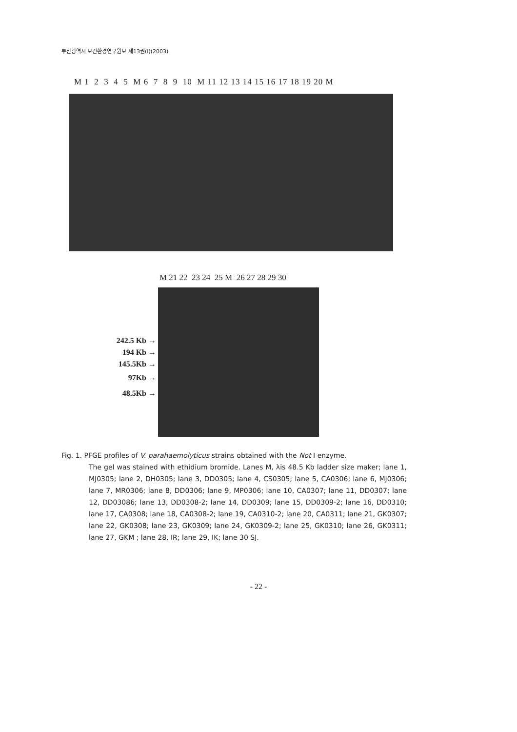부산광역시 보건환경연구원보 제13권(I)(2003)
M 1 2 3 4 5 M 6 7 8 9 10 M 11 12 13 14 15 16 17 18 19 20 M
M 21 22 23 24 25 M 26 27 28 29 30
242.5 Kb →
194 Kb →
145.5Kb →
97Kb →
48.5Kb →
Fig. 1. PFGE profiles of V. parahaemolyticus strains obtained with the Not I enzyme.
The gel was stained with ethidium bromide. Lanes M, λis 48.5 Kb ladder size maker; lane 1, MJ0305; lane 2, DH0305; lane 3, DD0305; lane 4, CS0305; lane 5, CA0306; lane 6, MJ0306; lane 7, MR0306; lane 8, DD0306; lane 9, MP0306; lane 10, CA0307; lane 11, DD0307; lane 12, DD03086; lane 13, DD0308-2; lane 14, DD0309; lane 15, DD0309-2; lane 16, DD0310; lane 17, CA0308; lane 18, CA0308-2; lane 19, CA0310-2; lane 20, CA0311; lane 21, GK0307; lane 22, GK0308; lane 23, GK0309; lane 24, GK0309-2; lane 25, GK0310; lane 26, GK0311; lane 27, GKM ; lane 28, IR; lane 29, IK; lane 30 SJ.
- 22 -